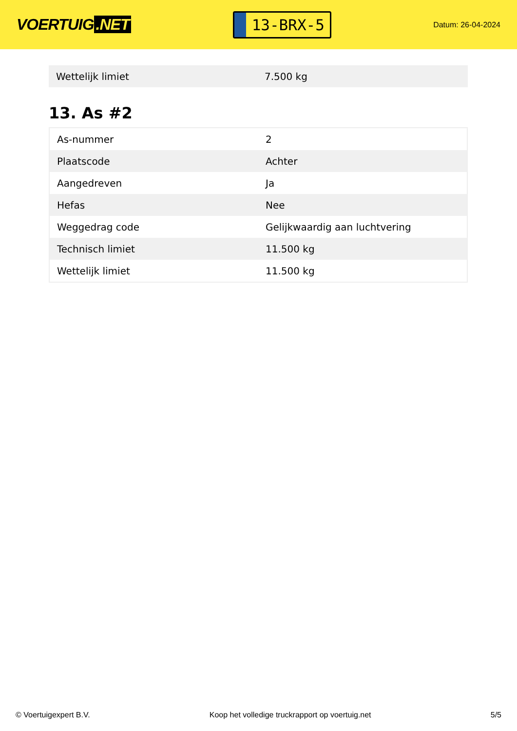VOERTUIG.NET
13-BRX-5
Datum: 26-04-2024
| Wettelijk limiet | 7.500 kg |
13. As #2
| As-nummer | 2 |
| Plaatscode | Achter |
| Aangedreven | Ja |
| Hefas | Nee |
| Weggedrag code | Gelijkwaardig aan luchtvering |
| Technisch limiet | 11.500 kg |
| Wettelijk limiet | 11.500 kg |
© Voertuigexpert B.V. Koop het volledige truckrapport op voertuig.net 5/5